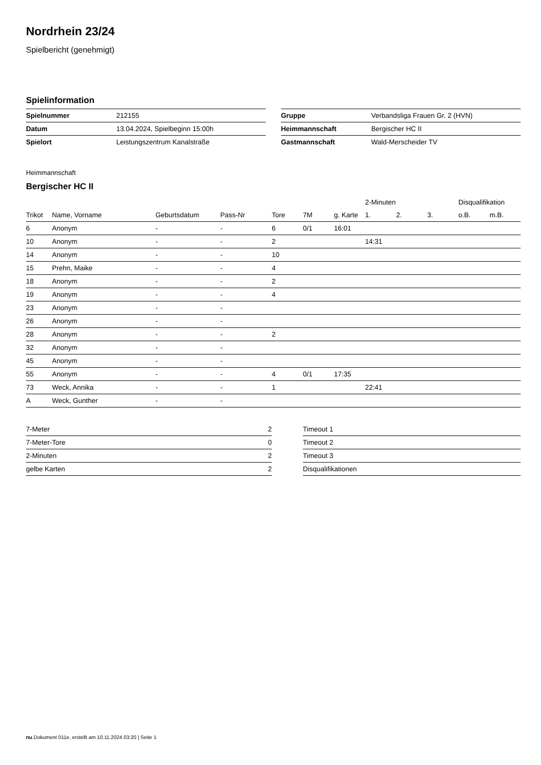Nordrhein 23/24
Spielbericht (genehmigt)
Spielinformation
| Spielnummer | 212155 |
| Datum | 13.04.2024, Spielbeginn 15:00h |
| Spielort | Leistungszentrum Kanalstraße |
| Gruppe | Verbandsliga Frauen Gr. 2 (HVN) |
| Heimmannschaft | Bergischer HC II |
| Gastmannschaft | Wald-Merscheider TV |
Heimmannschaft
Bergischer HC II
| | | | | | | | 2-Minuten | | | Disqualifikation | |
| --- | --- | --- | --- | --- | --- | --- | --- | --- | --- | --- | --- |
| Trikot | Name, Vorname | Geburtsdatum | Pass-Nr | Tore | 7M | g. Karte | 1. | 2. | 3. | o.B. | m.B. |
| 6 | Anonym | - | - | 6 | 0/1 | 16:01 | | | | | |
| 10 | Anonym | - | - | 2 | | | 14:31 | | | | |
| 14 | Anonym | - | - | 10 | | | | | | | |
| 15 | Prehn, Maike | - | - | 4 | | | | | | | |
| 18 | Anonym | - | - | 2 | | | | | | | |
| 19 | Anonym | - | - | 4 | | | | | | | |
| 23 | Anonym | - | - | | | | | | | | |
| 26 | Anonym | - | - | | | | | | | | |
| 28 | Anonym | - | - | 2 | | | | | | | |
| 32 | Anonym | - | - | | | | | | | | |
| 45 | Anonym | - | - | | | | | | | | |
| 55 | Anonym | - | - | 4 | 0/1 | 17:35 | | | | | |
| 73 | Weck, Annika | - | - | 1 | | | 22:41 | | | | |
| A | Weck, Gunther | - | - | | | | | | | | |
| 7-Meter | 2 |
| 7-Meter-Tore | 0 |
| 2-Minuten | 2 |
| gelbe Karten | 2 |
| Timeout 1 |
| Timeout 2 |
| Timeout 3 |
| Disqualifikationen |
nu.Dokument 011e, erstellt am 10.11.2024 03:20 | Seite 1